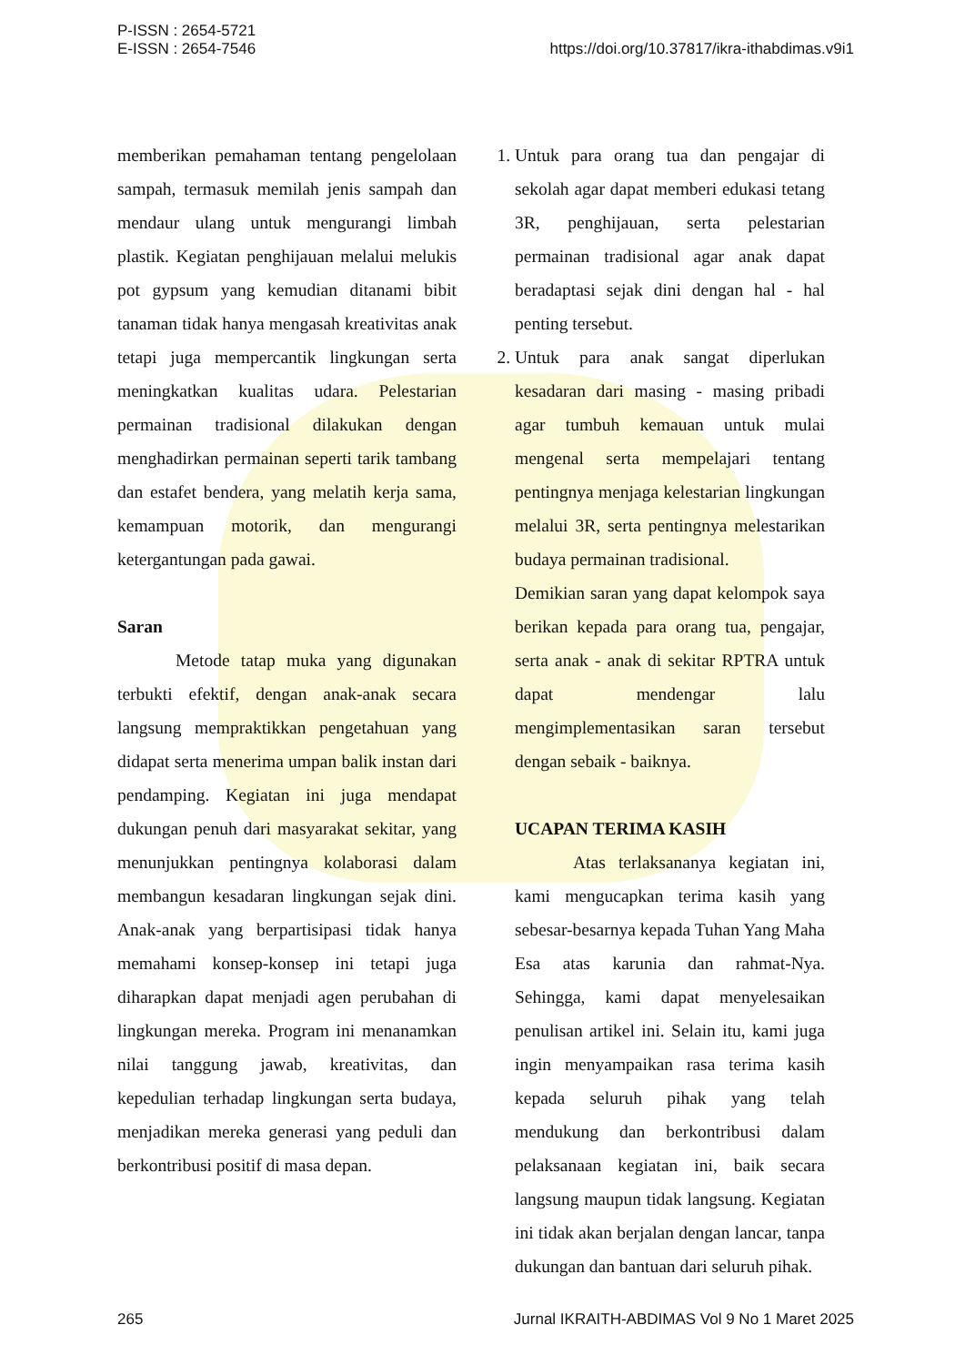P-ISSN : 2654-5721
E-ISSN : 2654-7546
https://doi.org/10.37817/ikra-ithabdimas.v9i1
memberikan pemahaman tentang pengelolaan sampah, termasuk memilah jenis sampah dan mendaur ulang untuk mengurangi limbah plastik. Kegiatan penghijauan melalui melukis pot gypsum yang kemudian ditanami bibit tanaman tidak hanya mengasah kreativitas anak tetapi juga mempercantik lingkungan serta meningkatkan kualitas udara. Pelestarian permainan tradisional dilakukan dengan menghadirkan permainan seperti tarik tambang dan estafet bendera, yang melatih kerja sama, kemampuan motorik, dan mengurangi ketergantungan pada gawai.
Saran
Metode tatap muka yang digunakan terbukti efektif, dengan anak-anak secara langsung mempraktikkan pengetahuan yang didapat serta menerima umpan balik instan dari pendamping. Kegiatan ini juga mendapat dukungan penuh dari masyarakat sekitar, yang menunjukkan pentingnya kolaborasi dalam membangun kesadaran lingkungan sejak dini. Anak-anak yang berpartisipasi tidak hanya memahami konsep-konsep ini tetapi juga diharapkan dapat menjadi agen perubahan di lingkungan mereka. Program ini menanamkan nilai tanggung jawab, kreativitas, dan kepedulian terhadap lingkungan serta budaya, menjadikan mereka generasi yang peduli dan berkontribusi positif di masa depan.
1. Untuk para orang tua dan pengajar di sekolah agar dapat memberi edukasi tetang 3R, penghijauan, serta pelestarian permainan tradisional agar anak dapat beradaptasi sejak dini dengan hal - hal penting tersebut.
2. Untuk para anak sangat diperlukan kesadaran dari masing - masing pribadi agar tumbuh kemauan untuk mulai mengenal serta mempelajari tentang pentingnya menjaga kelestarian lingkungan melalui 3R, serta pentingnya melestarikan budaya permainan tradisional.
Demikian saran yang dapat kelompok saya berikan kepada para orang tua, pengajar, serta anak - anak di sekitar RPTRA untuk dapat mendengar lalu mengimplementasikan saran tersebut dengan sebaik - baiknya.
UCAPAN TERIMA KASIH
Atas terlaksananya kegiatan ini, kami mengucapkan terima kasih yang sebesar-besarnya kepada Tuhan Yang Maha Esa atas karunia dan rahmat-Nya. Sehingga, kami dapat menyelesaikan penulisan artikel ini. Selain itu, kami juga ingin menyampaikan rasa terima kasih kepada seluruh pihak yang telah mendukung dan berkontribusi dalam pelaksanaan kegiatan ini, baik secara langsung maupun tidak langsung. Kegiatan ini tidak akan berjalan dengan lancar, tanpa dukungan dan bantuan dari seluruh pihak.
265 Jurnal IKRAITH-ABDIMAS Vol 9 No 1 Maret 2025